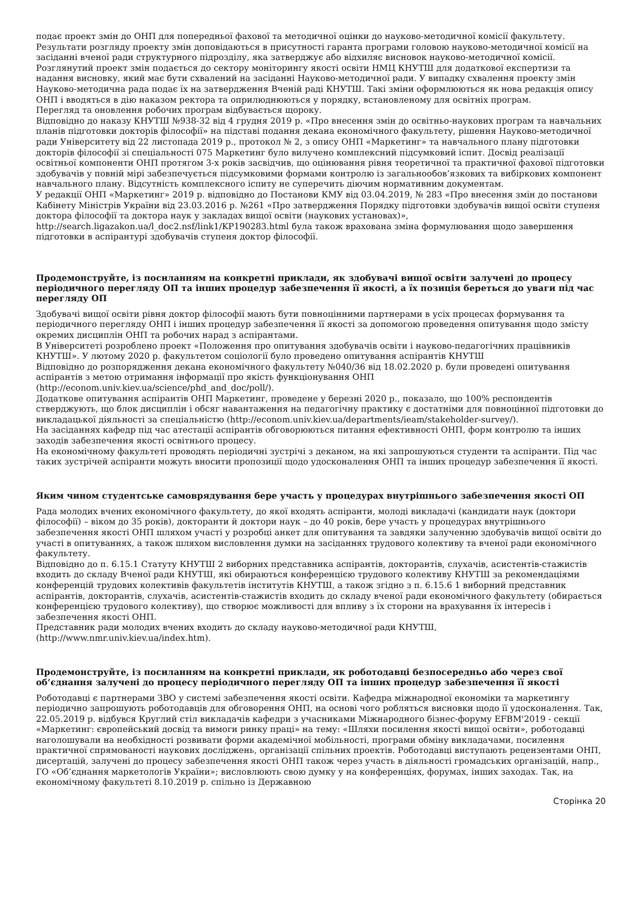подає проект змін до ОНП для попередньої фахової та методичної оцінки до науково-методичної комісії факультету. Результати розгляду проекту змін доповідаються в присутності гаранта програми головою науково-методичної комісії на засіданні вченої ради структурного підрозділу, яка затверджує або відхиляє висновок науково-методичної комісії. Розглянутий проект змін подається до сектору моніторингу якості освіти НМЦ КНУТШ для додаткової експертизи та надання висновку, який має бути схвалений на засіданні Науково-методичної ради. У випадку схвалення проекту змін Науково-методична рада подає їх на затвердження Вченій раді КНУТШ. Такі зміни оформлюються як нова редакція опису ОНП і вводяться в дію наказом ректора та оприлюднюються у порядку, встановленому для освітніх програм.
Перегляд та оновлення робочих програм відбувається щороку.
Відповідно до наказу КНУТШ №938-32 від 4 грудня 2019 р. «Про внесення змін до освітньо-наукових програм та навчальних планів підготовки докторів філософії» на підставі подання декана економічного факультету, рішення Науково-методичної ради Університету від 22 листопада 2019 р., протокол № 2, з опису ОНП «Маркетинг» та навчального плану підготовки докторів філософії зі спеціальності 075 Маркетинг було вилучено комплексний підсумковий іспит. Досвід реалізації освітньої компоненти ОНП протягом 3-х років засвідчив, що оцінювання рівня теоретичної та практичної фахової підготовки здобувачів у повній мірі забезпечується підсумковими формами контролю із загальнообов’язкових та вибіркових компонент навчального плану. Відсутність комплексного іспиту не суперечить діючим нормативним документам.
У редакції ОНП «Маркетинг» 2019 р. відповідно до Постанови КМУ від 03.04.2019, № 283 «Про внесення змін до постанови Кабінету Міністрів України від 23.03.2016 р. №261 «Про затвердження Порядку підготовки здобувачів вищої освіти ступеня доктора філософії та доктора наук у закладах вищої освіти (наукових установах)», http://search.ligazakon.ua/l_doc2.nsf/link1/KP190283.html була також врахована зміна формулювання щодо завершення підготовки в аспірантурі здобувачів ступеня доктор філософії.
Продемонструйте, із посиланням на конкретні приклади, як здобувачі вищої освіти залучені до процесу періодичного перегляду ОП та інших процедур забезпечення її якості, а їх позиція береться до уваги під час перегляду ОП
Здобувачі вищої освіти рівня доктор філософії мають бути повноцінними партнерами в усіх процесах формування та періодичного перегляду ОНП і інших процедур забезпечення її якості за допомогою проведення опитування щодо змісту окремих дисциплін ОНП та робочих нарад з аспірантами.
В Університеті розроблено проект «Положення про опитування здобувачів освіти і науково-педагогічних працівників КНУТШ». У лютому 2020 р. факультетом соціології було проведено опитування аспірантів КНУТШ
Відповідно до розпорядження декана економічного факультету №040/36 від 18.02.2020 р. були проведені опитування аспірантів з метою отримання інформації про якість функціонування ОНП (http://econom.univ.kiev.ua/science/phd_and_doc/poll/).
Додаткове опитування аспірантів ОНП Маркетинг, проведене у березні 2020 р., показало, що 100% респондентів стверджують, що блок дисциплін і обсяг навантаження на педагогічну практику є достатніми для повноцінної підготовки до викладацької діяльності за спеціальністю (http://econom.univ.kiev.ua/departments/ieam/stakeholder-survey/).
На засіданнях кафедр під час атестації аспірантів обговорюються питання ефективності ОНП, форм контролю та інших заходів забезпечення якості освітнього процесу.
На економічному факультеті проводять періодичні зустрічі з деканом, на які запрошуються студенти та аспіранти. Під час таких зустрічей аспіранти можуть вносити пропозиції щодо удосконалення ОНП та інших процедур забезпечення її якості.
Яким чином студентське самоврядування бере участь у процедурах внутрішнього забезпечення якості ОП
Рада молодих вчених економічного факультету, до якої входять аспіранти, молоді викладачі (кандидати наук (доктори філософії) – віком до 35 років), докторанти й доктори наук – до 40 років, бере участь у процедурах внутрішнього забезпечення якості ОНП шляхом участі у розробці анкет для опитування та завдяки залученню здобувачів вищої освіти до участі в опитуваннях, а також шляхом висловлення думки на засіданнях трудового колективу та вченої ради економічного факультету.
Відповідно до п. 6.15.1 Статуту КНУТШ 2 виборних представника аспірантів, докторантів, слухачів, асистентів-стажистів входить до складу Вченої ради КНУТШ, які обираються конференцією трудового колективу КНУТШ за рекомендаціями конференцій трудових колективів факультетів інститутів КНУТШ, а також згідно з п. 6.15.6 1 виборний представник аспірантів, докторантів, слухачів, асистентів-стажистів входить до складу вченої ради економічного факультету (обирається конференцією трудового колективу), що створює можливості для впливу з їх сторони на врахування їх інтересів і забезпечення якості ОНП.
Представник ради молодих вчених входить до складу науково-методичної ради КНУТШ, (http://www.nmr.univ.kiev.ua/index.htm).
Продемонструйте, із посиланням на конкретні приклади, як роботодавці безпосередньо або через свої об’єднання залучені до процесу періодичного перегляду ОП та інших процедур забезпечення її якості
Роботодавці є партнерами ЗВО у системі забезпечення якості освіти. Кафедра міжнародної економіки та маркетингу періодично запрошують роботодавців для обговорення ОНП, на основі чого робляться висновки щодо її удосконалення. Так, 22.05.2019 р. відбувся Круглий стіл викладачів кафедри з учасниками Міжнародного бізнес-форуму EFBM'2019 - секції «Маркетинг: європейський досвід та вимоги ринку праці» на тему: «Шляхи посилення якості вищої освіти», роботодавці наголошували на необхідності розвивати форми академічної мобільності, програми обміну викладачами, посилення практичної спрямованості наукових досліджень, організації спільних проектів. Роботодавці виступають рецензентами ОНП, дисертацій, залучені до процесу забезпечення якості ОНП також через участь в діяльності громадських організацій, напр., ГО «Об’єднання маркетологів України»; висловлюють свою думку у на конференціях, форумах, інших заходах. Так, на економічному факультеті 8.10.2019 р. спільно із Державною
Сторінка 20